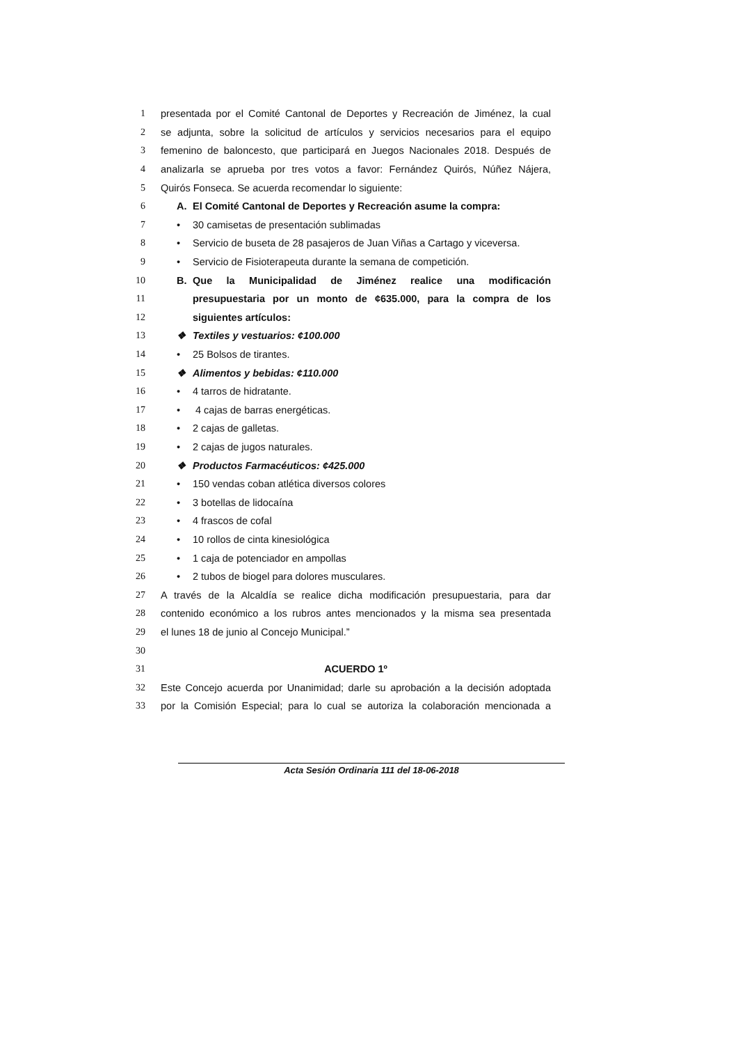1 presentada por el Comité Cantonal de Deportes y Recreación de Jiménez, la cual
2 se adjunta, sobre la solicitud de artículos y servicios necesarios para el equipo
3 femenino de baloncesto, que participará en Juegos Nacionales 2018. Después de
4 analizarla se aprueba por tres votos a favor: Fernández Quirós, Núñez Nájera,
5 Quirós Fonseca. Se acuerda recomendar lo siguiente:
6 A. El Comité Cantonal de Deportes y Recreación asume la compra:
7 • 30 camisetas de presentación sublimadas
8 • Servicio de buseta de 28 pasajeros de Juan Viñas a Cartago y viceversa.
9 • Servicio de Fisioterapeuta durante la semana de competición.
10 B. Que la Municipalidad de Jiménez realice una modificación
11 presupuestaria por un monto de ¢635.000, para la compra de los
12 siguientes artículos:
13 ❖ Textiles y vestuarios: ¢100.000
14 • 25 Bolsos de tirantes.
15 ❖ Alimentos y bebidas: ¢110.000
16 • 4 tarros de hidratante.
17 • 4 cajas de barras energéticas.
18 • 2 cajas de galletas.
19 • 2 cajas de jugos naturales.
20 ❖ Productos Farmacéuticos: ¢425.000
21 • 150 vendas coban atlética diversos colores
22 • 3 botellas de lidocaína
23 • 4 frascos de cofal
24 • 10 rollos de cinta kinesiológica
25 • 1 caja de potenciador en ampollas
26 • 2 tubos de biogel para dolores musculares.
27 A través de la Alcaldía se realice dicha modificación presupuestaria, para dar
28 contenido económico a los rubros antes mencionados y la misma sea presentada
29 el lunes 18 de junio al Concejo Municipal.”
30
31 ACUERDO 1º
32 Este Concejo acuerda por Unanimidad; darle su aprobación a la decisión adoptada
33 por la Comisión Especial; para lo cual se autoriza la colaboración mencionada a
Acta Sesión Ordinaria 111 del 18-06-2018